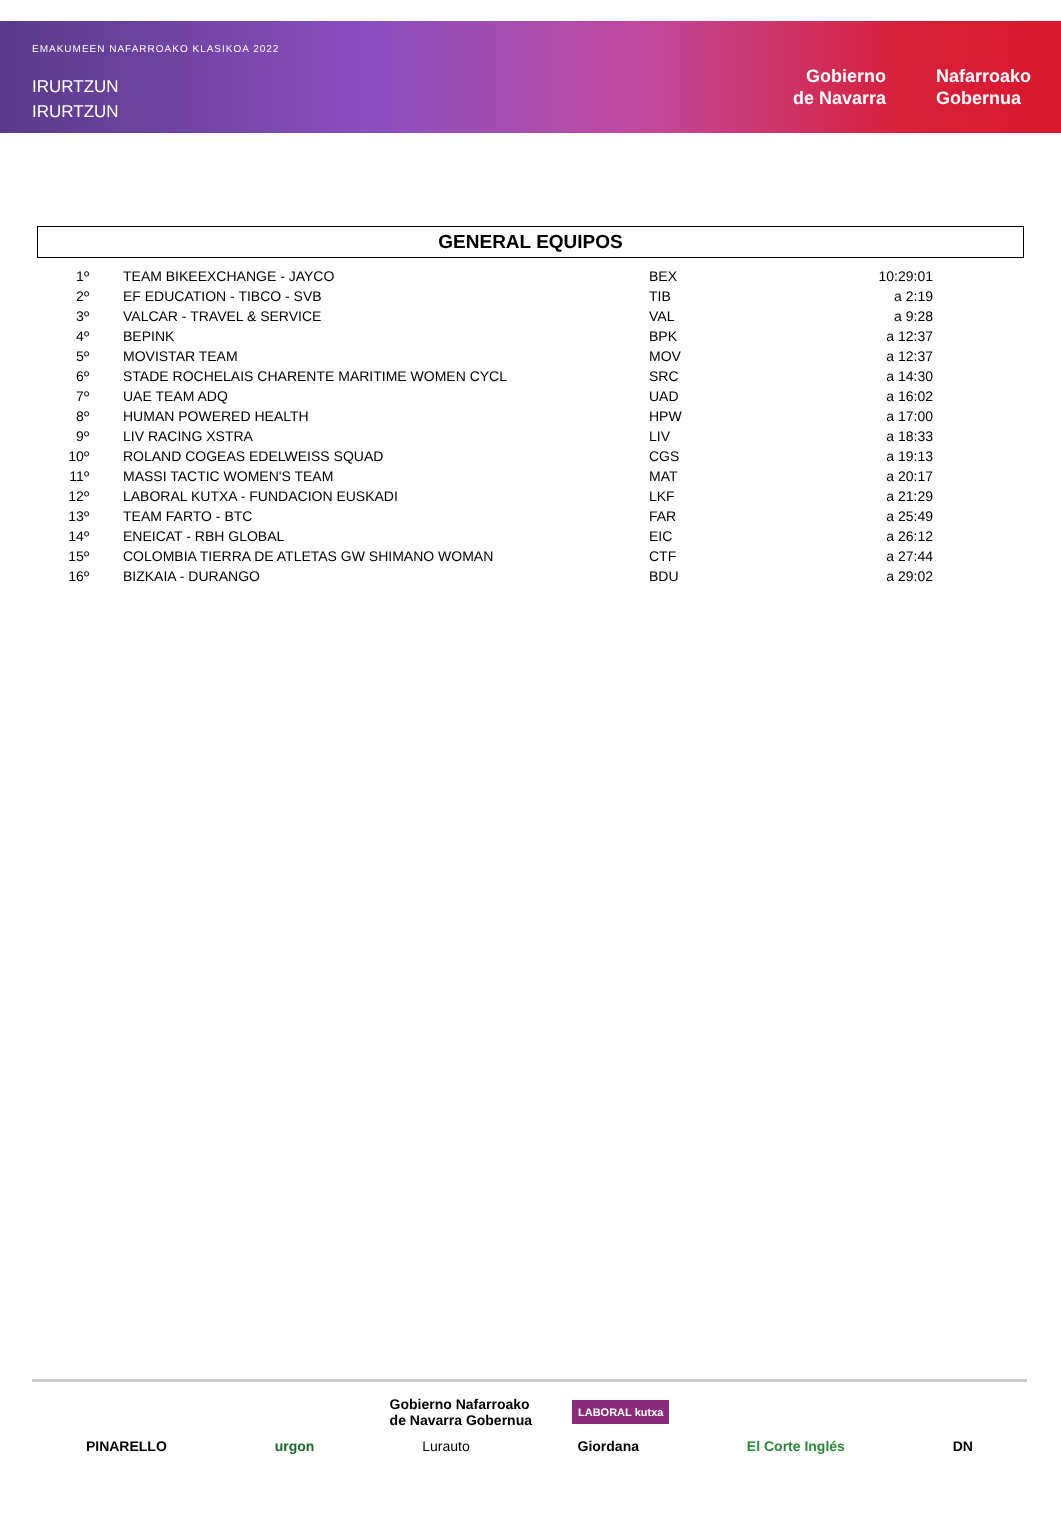EMAKUMEEN NAFARROAKO KLASIKOA 2022
IRURTZUN
IRURTZUN
Gobierno
de Navarra
Nafarroako
Gobernua
GENERAL EQUIPOS
| 1º | TEAM BIKEEXCHANGE - JAYCO | BEX | 10:29:01 |
| 2º | EF EDUCATION - TIBCO - SVB | TIB | a 2:19 |
| 3º | VALCAR - TRAVEL & SERVICE | VAL | a 9:28 |
| 4º | BEPINK | BPK | a 12:37 |
| 5º | MOVISTAR TEAM | MOV | a 12:37 |
| 6º | STADE ROCHELAIS CHARENTE MARITIME WOMEN CYCL | SRC | a 14:30 |
| 7º | UAE TEAM ADQ | UAD | a 16:02 |
| 8º | HUMAN POWERED HEALTH | HPW | a 17:00 |
| 9º | LIV RACING XSTRA | LIV | a 18:33 |
| 10º | ROLAND COGEAS EDELWEISS SQUAD | CGS | a 19:13 |
| 11º | MASSI TACTIC WOMEN'S TEAM | MAT | a 20:17 |
| 12º | LABORAL KUTXA - FUNDACION EUSKADI | LKF | a 21:29 |
| 13º | TEAM FARTO - BTC | FAR | a 25:49 |
| 14º | ENEICAT - RBH GLOBAL | EIC | a 26:12 |
| 15º | COLOMBIA TIERRA DE ATLETAS GW SHIMANO WOMAN | CTF | a 27:44 |
| 16º | BIZKAIA - DURANGO | BDU | a 29:02 |
Gobierno Nafarroako
de Navarra Gobernua
LABORAL kutxa
PINARELLO urgon Lurauto Giordana El Corte Inglés DN